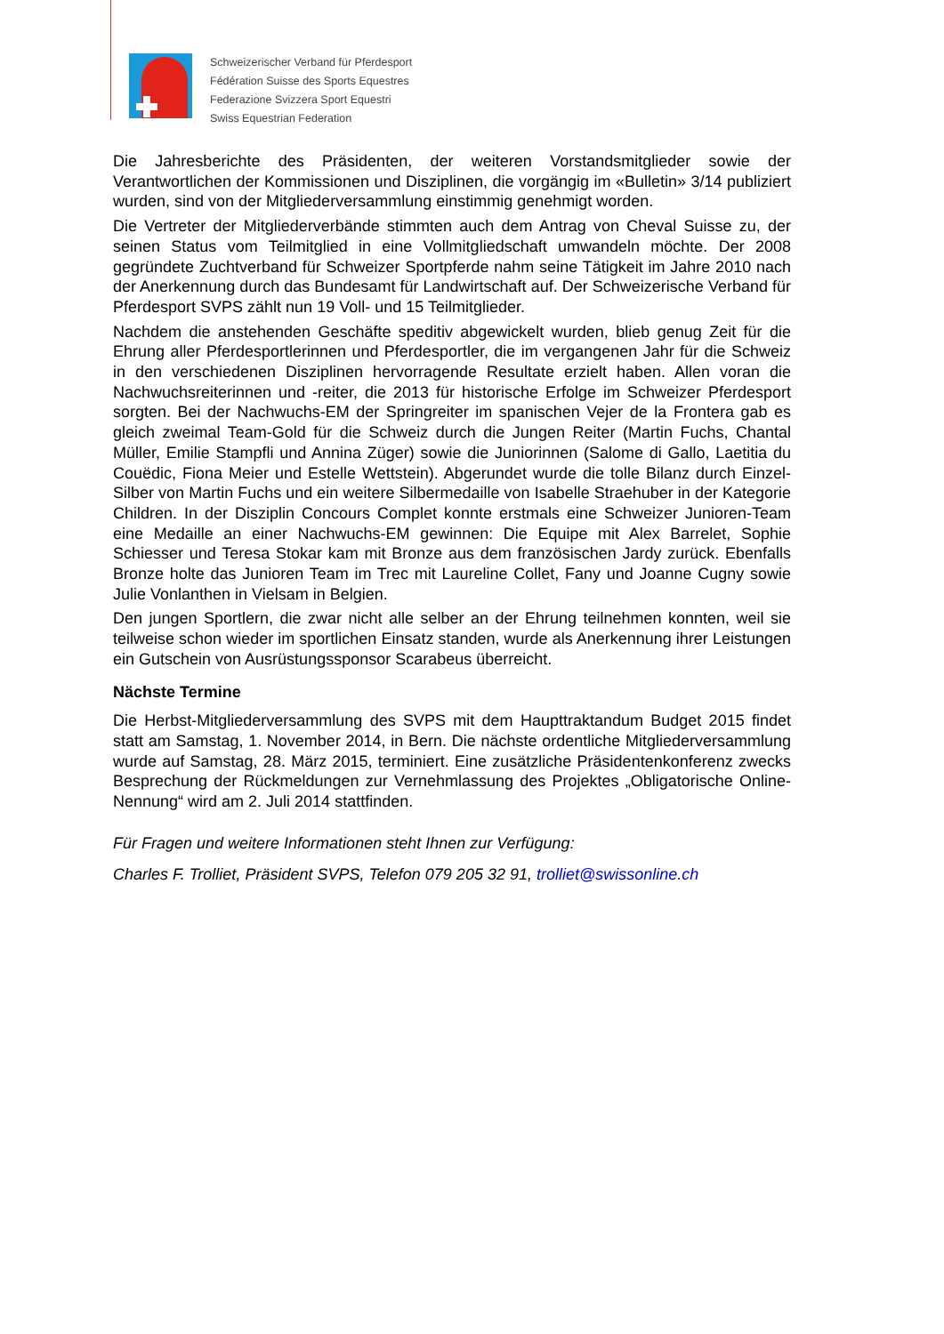Schweizerischer Verband für Pferdesport
Fédération Suisse des Sports Equestres
Federazione Svizzera Sport Equestri
Swiss Equestrian Federation
Die Jahresberichte des Präsidenten, der weiteren Vorstandsmitglieder sowie der Verantwortlichen der Kommissionen und Disziplinen, die vorgängig im «Bulletin» 3/14 publiziert wurden, sind von der Mitgliederversammlung einstimmig genehmigt worden.
Die Vertreter der Mitgliederverbände stimmten auch dem Antrag von Cheval Suisse zu, der seinen Status vom Teilmitglied in eine Vollmitgliedschaft umwandeln möchte. Der 2008 gegründete Zuchtverband für Schweizer Sportpferde nahm seine Tätigkeit im Jahre 2010 nach der Anerkennung durch das Bundesamt für Landwirtschaft auf. Der Schweizerische Verband für Pferdesport SVPS zählt nun 19 Voll- und 15 Teilmitglieder.
Nachdem die anstehenden Geschäfte speditiv abgewickelt wurden, blieb genug Zeit für die Ehrung aller Pferdesportlerinnen und Pferdesportler, die im vergangenen Jahr für die Schweiz in den verschiedenen Disziplinen hervorragende Resultate erzielt haben. Allen voran die Nachwuchsreiterinnen und -reiter, die 2013 für historische Erfolge im Schweizer Pferdesport sorgten. Bei der Nachwuchs-EM der Springreiter im spanischen Vejer de la Frontera gab es gleich zweimal Team-Gold für die Schweiz durch die Jungen Reiter (Martin Fuchs, Chantal Müller, Emilie Stampfli und Annina Züger) sowie die Juniorinnen (Salome di Gallo, Laetitia du Couëdic, Fiona Meier und Estelle Wettstein). Abgerundet wurde die tolle Bilanz durch Einzel-Silber von Martin Fuchs und ein weitere Silbermedaille von Isabelle Straehuber in der Kategorie Children. In der Disziplin Concours Complet konnte erstmals eine Schweizer Junioren-Team eine Medaille an einer Nachwuchs-EM gewinnen: Die Equipe mit Alex Barrelet, Sophie Schiesser und Teresa Stokar kam mit Bronze aus dem französischen Jardy zurück. Ebenfalls Bronze holte das Junioren Team im Trec mit Laureline Collet, Fany und Joanne Cugny sowie Julie Vonlanthen in Vielsam in Belgien.
Den jungen Sportlern, die zwar nicht alle selber an der Ehrung teilnehmen konnten, weil sie teilweise schon wieder im sportlichen Einsatz standen, wurde als Anerkennung ihrer Leistungen ein Gutschein von Ausrüstungssponsor Scarabeus überreicht.
Nächste Termine
Die Herbst-Mitgliederversammlung des SVPS mit dem Haupttraktandum Budget 2015 findet statt am Samstag, 1. November 2014, in Bern. Die nächste ordentliche Mitgliederversammlung wurde auf Samstag, 28. März 2015, terminiert. Eine zusätzliche Präsidentenkonferenz zwecks Besprechung der Rückmeldungen zur Vernehmlassung des Projektes „Obligatorische Online-Nennung“ wird am 2. Juli 2014 stattfinden.
Für Fragen und weitere Informationen steht Ihnen zur Verfügung:
Charles F. Trolliet, Präsident SVPS, Telefon 079 205 32 91, trolliet@swissonline.ch